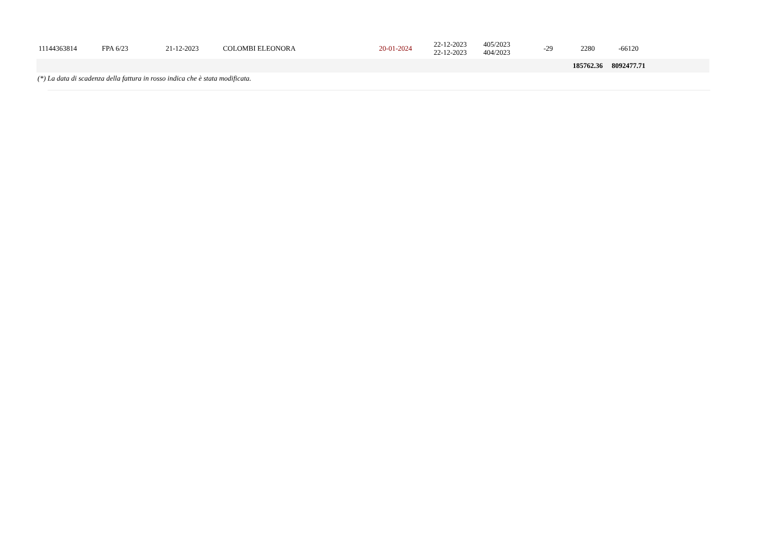| 11144363814 | FPA 6/23 | 21-12-2023 | COLOMBI ELEONORA | 20-01-2024 | 22-12-2023 22-12-2023 | 405/2023 404/2023 | -29 | 2280 | -66120 | |
| | | | | | | | | 185762.36 | 8092477.71 | |
(*) La data di scadenza della fattura in rosso indica che è stata modificata.